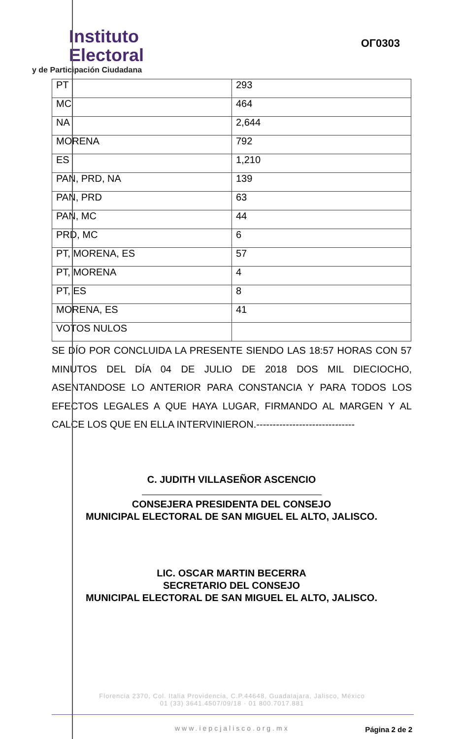Instituto
Electoral
y de Participación Ciudadana
ΟΓ0303
| PT | 293 |
| MC | 464 |
| NA | 2,644 |
| MORENA | 792 |
| ES | 1,210 |
| PAN, PRD, NA | 139 |
| PAN, PRD | 63 |
| PAN, MC | 44 |
| PRD, MC | 6 |
| PT, MORENA, ES | 57 |
| PT, MORENA | 4 |
| PT, ES | 8 |
| MORENA, ES | 41 |
| VOTOS NULOS | |
SE DÍO POR CONCLUIDA LA PRESENTE SIENDO LAS 18:57 HORAS CON 57 MINUTOS DEL DÍA 04 DE JULIO DE 2018 DOS MIL DIECIOCHO, ASENTANDOSE LO ANTERIOR PARA CONSTANCIA Y PARA TODOS LOS EFECTOS LEGALES A QUE HAYA LUGAR, FIRMANDO AL MARGEN Y AL CALCE LOS QUE EN ELLA INTERVINIERON.------------------------------
C. JUDITH VILLASEÑOR ASCENCIO
CONSEJERA PRESIDENTA DEL CONSEJO
MUNICIPAL ELECTORAL DE SAN MIGUEL EL ALTO, JALISCO.
LIC. OSCAR MARTIN BECERRA
SECRETARIO DEL CONSEJO
MUNICIPAL ELECTORAL DE SAN MIGUEL EL ALTO, JALISCO.
Florencia 2370, Col. Italia Providencia, C.P.44648, Guadalajara, Jalisco, México
01 (33) 3641.4507/09/18 · 01 800.7017.881
www.iepcjalisco.org.mx Página 2 de 2